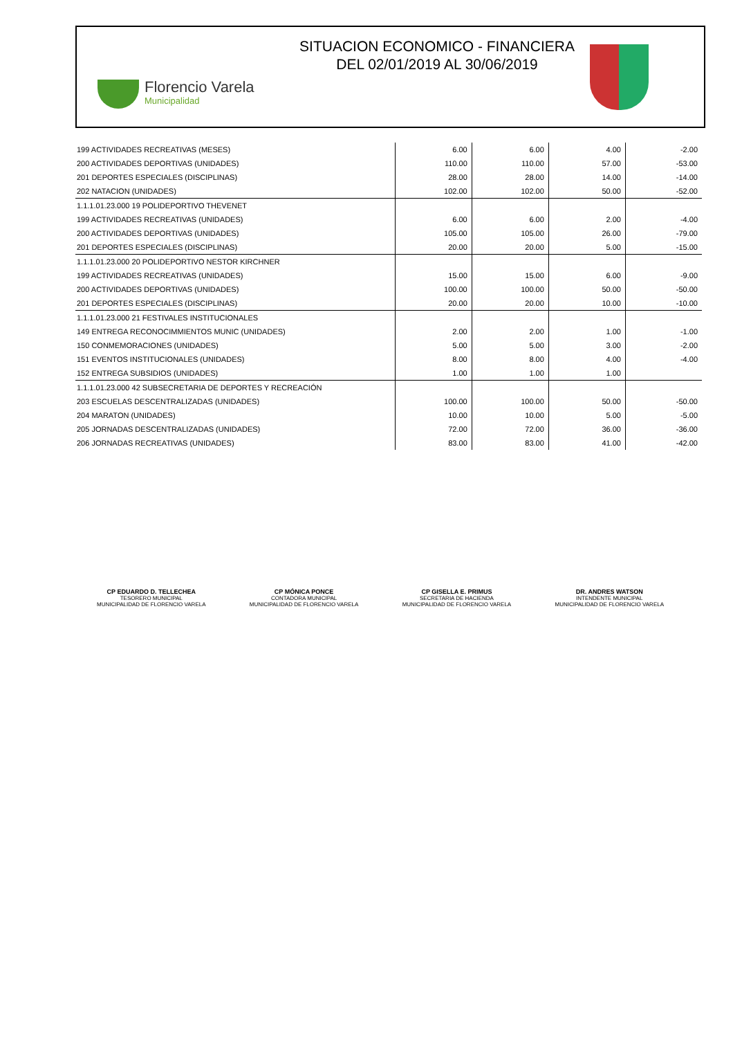Florencio Varela
Municipalidad
SITUACION ECONOMICO - FINANCIERA
DEL 02/01/2019 AL 30/06/2019
| 199 ACTIVIDADES RECREATIVAS (MESES) | 6.00 | 6.00 | 4.00 | -2.00 |
| 200 ACTIVIDADES DEPORTIVAS (UNIDADES) | 110.00 | 110.00 | 57.00 | -53.00 |
| 201 DEPORTES ESPECIALES (DISCIPLINAS) | 28.00 | 28.00 | 14.00 | -14.00 |
| 202 NATACION (UNIDADES) | 102.00 | 102.00 | 50.00 | -52.00 |
| 1.1.1.01.23.000 19 POLIDEPORTIVO THEVENET | | | | |
| 199 ACTIVIDADES RECREATIVAS (UNIDADES) | 6.00 | 6.00 | 2.00 | -4.00 |
| 200 ACTIVIDADES DEPORTIVAS (UNIDADES) | 105.00 | 105.00 | 26.00 | -79.00 |
| 201 DEPORTES ESPECIALES (DISCIPLINAS) | 20.00 | 20.00 | 5.00 | -15.00 |
| 1.1.1.01.23.000 20 POLIDEPORTIVO NESTOR KIRCHNER | | | | |
| 199 ACTIVIDADES RECREATIVAS (UNIDADES) | 15.00 | 15.00 | 6.00 | -9.00 |
| 200 ACTIVIDADES DEPORTIVAS (UNIDADES) | 100.00 | 100.00 | 50.00 | -50.00 |
| 201 DEPORTES ESPECIALES (DISCIPLINAS) | 20.00 | 20.00 | 10.00 | -10.00 |
| 1.1.1.01.23.000 21 FESTIVALES INSTITUCIONALES | | | | |
| 149 ENTREGA RECONOCIMMIENTOS MUNIC (UNIDADES) | 2.00 | 2.00 | 1.00 | -1.00 |
| 150 CONMEMORACIONES (UNIDADES) | 5.00 | 5.00 | 3.00 | -2.00 |
| 151 EVENTOS INSTITUCIONALES (UNIDADES) | 8.00 | 8.00 | 4.00 | -4.00 |
| 152 ENTREGA SUBSIDIOS (UNIDADES) | 1.00 | 1.00 | 1.00 | |
| 1.1.1.01.23.000 42 SUBSECRETARIA DE DEPORTES Y RECREACIÓN | | | | |
| 203 ESCUELAS DESCENTRALIZADAS (UNIDADES) | 100.00 | 100.00 | 50.00 | -50.00 |
| 204 MARATON (UNIDADES) | 10.00 | 10.00 | 5.00 | -5.00 |
| 205 JORNADAS DESCENTRALIZADAS (UNIDADES) | 72.00 | 72.00 | 36.00 | -36.00 |
| 206 JORNADAS RECREATIVAS (UNIDADES) | 83.00 | 83.00 | 41.00 | -42.00 |
CP EDUARDO D. TELLECHEA
TESORERO MUNICIPAL
MUNICIPALIDAD DE FLORENCIO VARELA
CP MÓNICA PONCE
CONTADORA MUNICIPAL
MUNICIPALIDAD DE FLORENCIO VARELA
CP GISELLA E. PRIMUS
SECRETARIA DE HACIENDA
MUNICIPALIDAD DE FLORENCIO VARELA
DR. ANDRES WATSON
INTENDENTE MUNICIPAL
MUNICIPALIDAD DE FLORENCIO VARELA